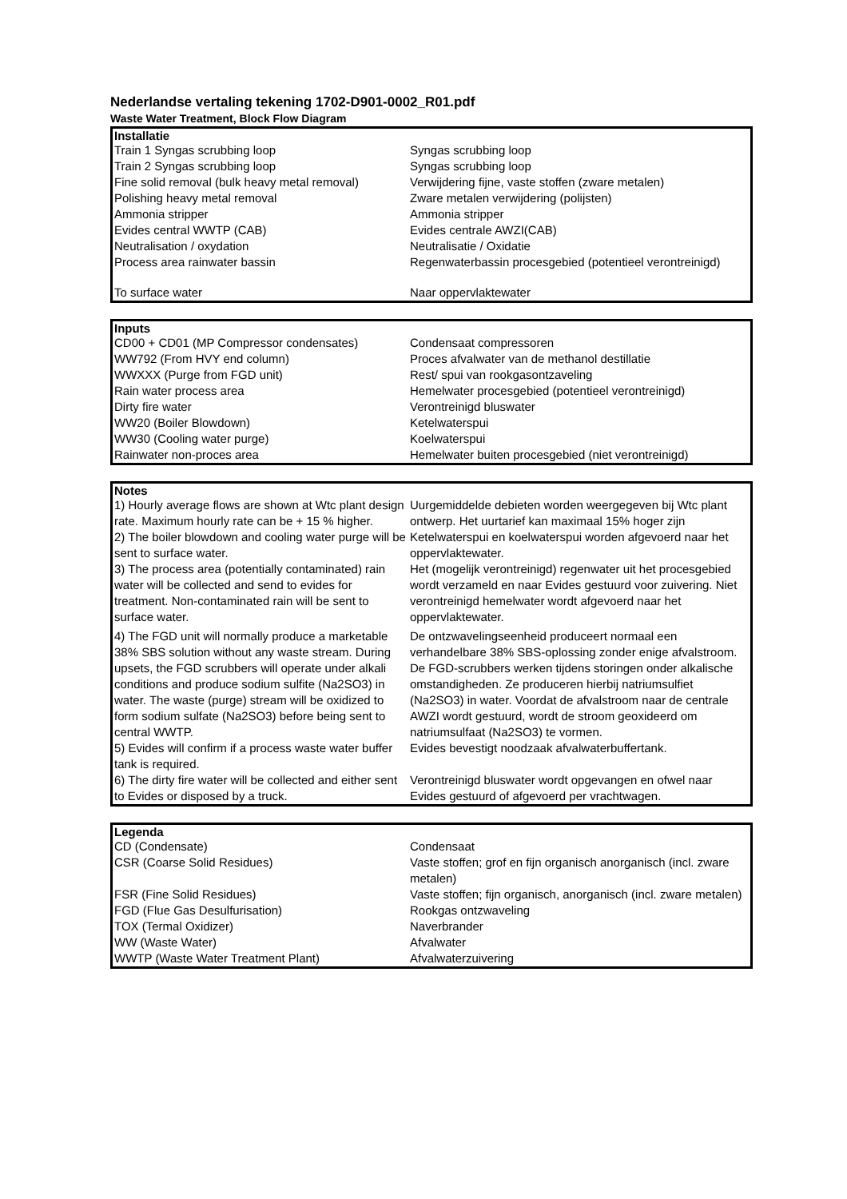Nederlandse vertaling tekening 1702-D901-0002_R01.pdf
Waste Water Treatment, Block Flow Diagram
| Installatie | |
| --- | --- |
| Train 1 Syngas scrubbing loop | Syngas scrubbing loop |
| Train 2 Syngas scrubbing loop | Syngas scrubbing loop |
| Fine solid removal (bulk heavy metal removal) | Verwijdering fijne, vaste stoffen (zware metalen) |
| Polishing heavy metal removal | Zware metalen verwijdering (polijsten) |
| Ammonia stripper | Ammonia stripper |
| Evides central WWTP (CAB) | Evides centrale AWZI(CAB) |
| Neutralisation / oxydation | Neutralisatie / Oxidatie |
| Process area rainwater bassin | Regenwaterbassin procesgebied (potentieel verontreinigd) |
| To surface water | Naar oppervlaktewater |
| Inputs | |
| --- | --- |
| CD00 + CD01 (MP Compressor condensates) | Condensaat compressoren |
| WW792 (From HVY end column) | Proces afvalwater van de methanol destillatie |
| WWXXX (Purge from FGD unit) | Rest/ spui van rookgasontzaveling |
| Rain water process area | Hemelwater procesgebied (potentieel verontreinigd) |
| Dirty fire water | Verontreinigd bluswater |
| WW20 (Boiler Blowdown) | Ketelwaterspui |
| WW30 (Cooling water purge) | Koelwaterspui |
| Rainwater non-proces area | Hemelwater buiten procesgebied (niet verontreinigd) |
| Notes | |
| --- | --- |
| 1) Hourly average flows are shown at Wtc plant design rate. Maximum hourly rate can be + 15 % higher. | Uurgemiddelde debieten worden weergegeven bij Wtc plant ontwerp. Het uurtarief kan maximaal 15% hoger zijn |
| 2) The boiler blowdown and cooling water purge will be sent to surface water. | Ketelwaterspui en koelwaterspui worden afgevoerd naar het oppervlaktewater. |
| 3) The process area (potentially contaminated) rain water will be collected and send to evides for treatment. Non-contaminated rain will be sent to surface water. | Het (mogelijk verontreinigd) regenwater uit het procesgebied wordt verzameld en naar Evides gestuurd voor zuivering. Niet verontreinigd hemelwater wordt afgevoerd naar het oppervlaktewater. |
| 4) The FGD unit will normally produce a marketable 38% SBS solution without any waste stream. During upsets, the FGD scrubbers will operate under alkali conditions and produce sodium sulfite (Na2SO3) in water. The waste (purge) stream will be oxidized to form sodium sulfate (Na2SO3) before being sent to central WWTP. | De ontzwavelingseenheid produceert normaal een verhandelbare 38% SBS-oplossing zonder enige afvalstroom. De FGD-scrubbers werken tijdens storingen onder alkalische omstandigheden. Ze produceren hierbij natriumsulfiet (Na2SO3) in water. Voordat de afvalstroom naar de centrale AWZI wordt gestuurd, wordt de stroom geoxideerd om natriumsulfaat (Na2SO3) te vormen. |
| 5) Evides will confirm if a process waste water buffer tank is required. | Evides bevestigt noodzaak afvalwaterbuffertank. |
| 6) The dirty fire water will be collected and either sent to Evides or disposed by a truck. | Verontreinigd bluswater wordt opgevangen en ofwel naar Evides gestuurd of afgevoerd per vrachtwagen. |
| Legenda | |
| --- | --- |
| CD (Condensate) | Condensaat |
| CSR (Coarse Solid Residues) | Vaste stoffen; grof en fijn organisch anorganisch (incl. zware metalen) |
| FSR (Fine Solid Residues) | Vaste stoffen; fijn organisch, anorganisch (incl. zware metalen) |
| FGD (Flue Gas Desulfurisation) | Rookgas ontzwaveling |
| TOX (Termal Oxidizer) | Naverbrander |
| WW (Waste Water) | Afvalwater |
| WWTP (Waste Water Treatment Plant) | Afvalwaterzuivering |